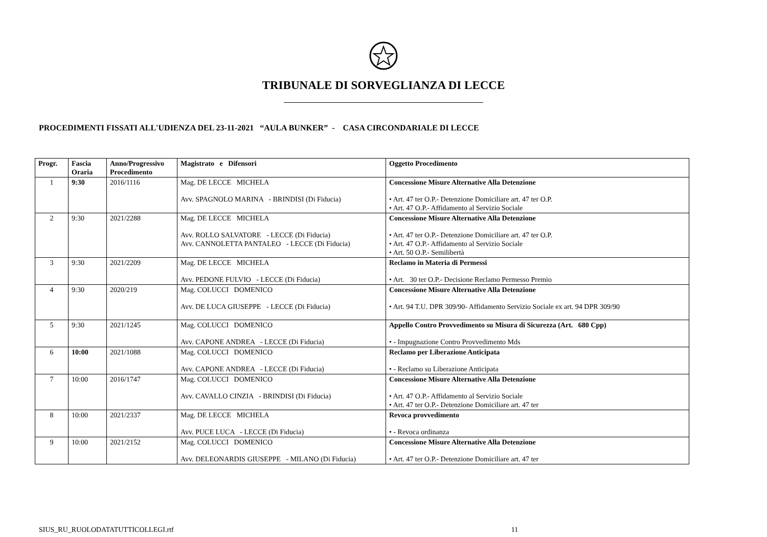TRIBUNALE DI SORVEGLIANZA DI LECCE
PROCEDIMENTI FISSATI ALL'UDIENZA DEL 23-11-2021 “AULA BUNKER” - CASA CIRCONDARIALE DI LECCE
| Progr. | Fascia Oraria | Anno/Progressivo Procedimento | Magistrato e Difensori | Oggetto Procedimento |
| --- | --- | --- | --- | --- |
| 1 | 9:30 | 2016/1116 | Mag. DE LECCE MICHELA Avv. SPAGNOLO MARINA - BRINDISI (Di Fiducia) | Concessione Misure Alternative Alla Detenzione • Art. 47 ter O.P.- Detenzione Domiciliare art. 47 ter O.P. • Art. 47 O.P.- Affidamento al Servizio Sociale |
| 2 | 9:30 | 2021/2288 | Mag. DE LECCE MICHELA Avv. ROLLO SALVATORE - LECCE (Di Fiducia) Avv. CANNOLETTA PANTALEO - LECCE (Di Fiducia) | Concessione Misure Alternative Alla Detenzione • Art. 47 ter O.P.- Detenzione Domiciliare art. 47 ter O.P. • Art. 47 O.P.- Affidamento al Servizio Sociale • Art. 50 O.P.- Semilibertà |
| 3 | 9:30 | 2021/2209 | Mag. DE LECCE MICHELA Avv. PEDONE FULVIO - LECCE (Di Fiducia) | Reclamo in Materia di Permessi • Art. 30 ter O.P.- Decisione Reclamo Permesso Premio |
| 4 | 9:30 | 2020/219 | Mag. COLUCCI DOMENICO Avv. DE LUCA GIUSEPPE - LECCE (Di Fiducia) | Concessione Misure Alternative Alla Detenzione • Art. 94 T.U. DPR 309/90- Affidamento Servizio Sociale ex art. 94 DPR 309/90 |
| 5 | 9:30 | 2021/1245 | Mag. COLUCCI DOMENICO Avv. CAPONE ANDREA - LECCE (Di Fiducia) | Appello Contro Provvedimento su Misura di Sicurezza (Art. 680 Cpp) • - Impugnazione Contro Provvedimento Mds |
| 6 | 10:00 | 2021/1088 | Mag. COLUCCI DOMENICO Avv. CAPONE ANDREA - LECCE (Di Fiducia) | Reclamo per Liberazione Anticipata • - Reclamo su Liberazione Anticipata |
| 7 | 10:00 | 2016/1747 | Mag. COLUCCI DOMENICO Avv. CAVALLO CINZIA - BRINDISI (Di Fiducia) | Concessione Misure Alternative Alla Detenzione • Art. 47 O.P.- Affidamento al Servizio Sociale • Art. 47 ter O.P.- Detenzione Domiciliare art. 47 ter |
| 8 | 10:00 | 2021/2337 | Mag. DE LECCE MICHELA Avv. PUCE LUCA - LECCE (Di Fiducia) | Revoca provvedimento • - Revoca ordinanza |
| 9 | 10:00 | 2021/2152 | Mag. COLUCCI DOMENICO Avv. DELEONARDIS GIUSEPPE - MILANO (Di Fiducia) | Concessione Misure Alternative Alla Detenzione • Art. 47 ter O.P.- Detenzione Domiciliare art. 47 ter |
SIUS_RU_RUOLODATATUTTICOLLEGI.rtf 11